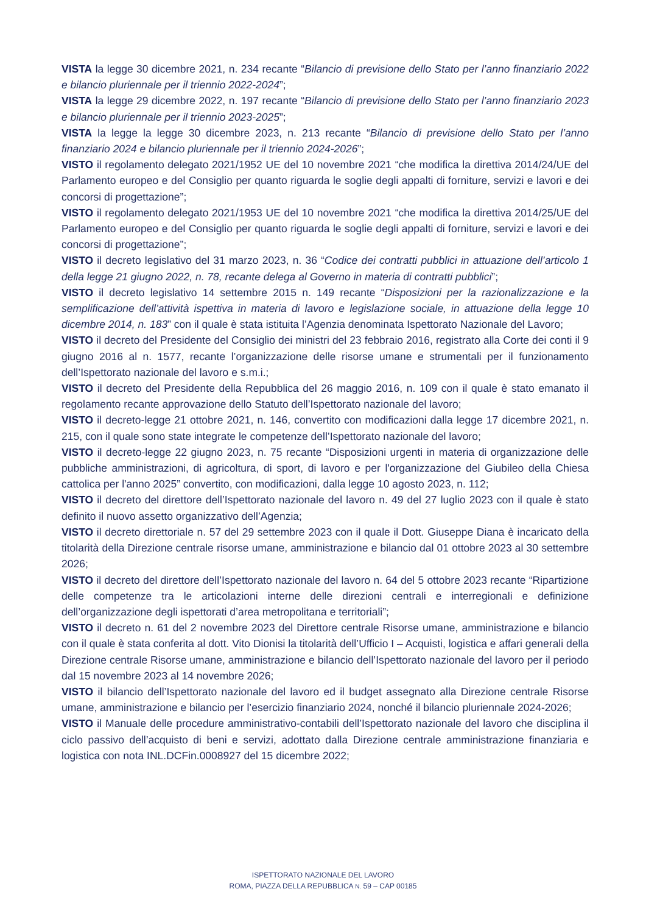VISTA la legge 30 dicembre 2021, n. 234 recante “Bilancio di previsione dello Stato per l’anno finanziario 2022 e bilancio pluriennale per il triennio 2022-2024”;
VISTA la legge 29 dicembre 2022, n. 197 recante “Bilancio di previsione dello Stato per l’anno finanziario 2023 e bilancio pluriennale per il triennio 2023-2025”;
VISTA la legge la legge 30 dicembre 2023, n. 213 recante “Bilancio di previsione dello Stato per l’anno finanziario 2024 e bilancio pluriennale per il triennio 2024-2026”;
VISTO il regolamento delegato 2021/1952 UE del 10 novembre 2021 “che modifica la direttiva 2014/24/UE del Parlamento europeo e del Consiglio per quanto riguarda le soglie degli appalti di forniture, servizi e lavori e dei concorsi di progettazione”;
VISTO il regolamento delegato 2021/1953 UE del 10 novembre 2021 “che modifica la direttiva 2014/25/UE del Parlamento europeo e del Consiglio per quanto riguarda le soglie degli appalti di forniture, servizi e lavori e dei concorsi di progettazione”;
VISTO il decreto legislativo del 31 marzo 2023, n. 36 “Codice dei contratti pubblici in attuazione dell’articolo 1 della legge 21 giugno 2022, n. 78, recante delega al Governo in materia di contratti pubblici”;
VISTO il decreto legislativo 14 settembre 2015 n. 149 recante “Disposizioni per la razionalizzazione e la semplificazione dell’attività ispettiva in materia di lavoro e legislazione sociale, in attuazione della legge 10 dicembre 2014, n. 183” con il quale è stata istituita l’Agenzia denominata Ispettorato Nazionale del Lavoro;
VISTO il decreto del Presidente del Consiglio dei ministri del 23 febbraio 2016, registrato alla Corte dei conti il 9 giugno 2016 al n. 1577, recante l’organizzazione delle risorse umane e strumentali per il funzionamento dell’Ispettorato nazionale del lavoro e s.m.i.;
VISTO il decreto del Presidente della Repubblica del 26 maggio 2016, n. 109 con il quale è stato emanato il regolamento recante approvazione dello Statuto dell’Ispettorato nazionale del lavoro;
VISTO il decreto-legge 21 ottobre 2021, n. 146, convertito con modificazioni dalla legge 17 dicembre 2021, n. 215, con il quale sono state integrate le competenze dell’Ispettorato nazionale del lavoro;
VISTO il decreto-legge 22 giugno 2023, n. 75 recante “Disposizioni urgenti in materia di organizzazione delle pubbliche amministrazioni, di agricoltura, di sport, di lavoro e per l'organizzazione del Giubileo della Chiesa cattolica per l'anno 2025” convertito, con modificazioni, dalla legge 10 agosto 2023, n. 112;
VISTO il decreto del direttore dell’Ispettorato nazionale del lavoro n. 49 del 27 luglio 2023 con il quale è stato definito il nuovo assetto organizzativo dell’Agenzia;
VISTO il decreto direttoriale n. 57 del 29 settembre 2023 con il quale il Dott. Giuseppe Diana è incaricato della titolarità della Direzione centrale risorse umane, amministrazione e bilancio dal 01 ottobre 2023 al 30 settembre 2026;
VISTO il decreto del direttore dell’Ispettorato nazionale del lavoro n. 64 del 5 ottobre 2023 recante “Ripartizione delle competenze tra le articolazioni interne delle direzioni centrali e interregionali e definizione dell’organizzazione degli ispettorati d’area metropolitana e territoriali”;
VISTO il decreto n. 61 del 2 novembre 2023 del Direttore centrale Risorse umane, amministrazione e bilancio con il quale è stata conferita al dott. Vito Dionisi la titolarità dell’Ufficio I – Acquisti, logistica e affari generali della Direzione centrale Risorse umane, amministrazione e bilancio dell’Ispettorato nazionale del lavoro per il periodo dal 15 novembre 2023 al 14 novembre 2026;
VISTO il bilancio dell’Ispettorato nazionale del lavoro ed il budget assegnato alla Direzione centrale Risorse umane, amministrazione e bilancio per l’esercizio finanziario 2024, nonché il bilancio pluriennale 2024-2026;
VISTO il Manuale delle procedure amministrativo-contabili dell’Ispettorato nazionale del lavoro che disciplina il ciclo passivo dell’acquisto di beni e servizi, adottato dalla Direzione centrale amministrazione finanziaria e logistica con nota INL.DCFin.0008927 del 15 dicembre 2022;
ISPETTORATO NAZIONALE DEL LAVORO
ROMA, PIAZZA DELLA REPUBBLICA N. 59 – CAP 00185